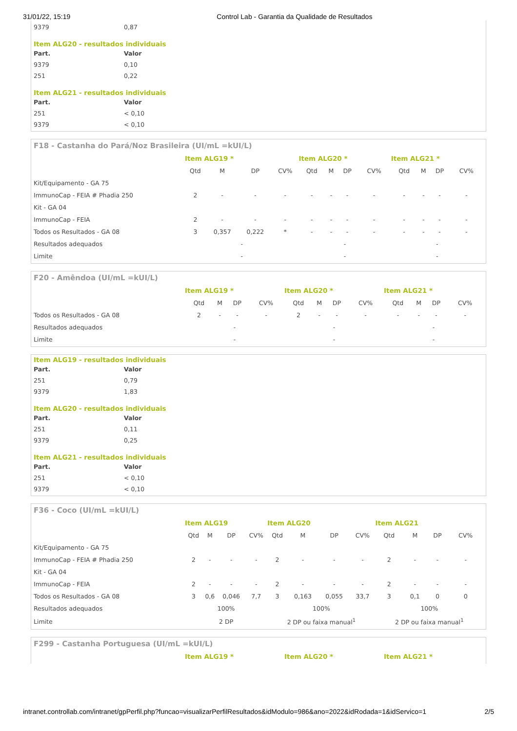31/01/22, 15:19 Control Lab - Garantia da Qualidade de Resultados
| 9379 | 0,87 |
Item ALG20 - resultados individuais
| Part. | Valor |
| --- | --- |
| 9379 | 0,10 |
| 251 | 0,22 |
Item ALG21 - resultados individuais
| Part. | Valor |
| --- | --- |
| 251 | < 0,10 |
| 9379 | < 0,10 |
F18 - Castanha do Pará/Noz Brasileira (UI/mL =kUI/L)
| | Item ALG19 * | | | | Item ALG20 * | | | | Item ALG21 * | | | |
| | Qtd | M | DP | CV% | Qtd | M | DP | CV% | Qtd | M | DP | CV% |
| Kit/Equipamento - GA 75 | | | | | | | | | | | | |
| ImmunoCap - FEIA # Phadia 250 | 2 | - | - | - | - | - | - | - | - | - | - | - |
| Kit - GA 04 | | | | | | | | | | | | |
| ImmunoCap - FEIA | 2 | - | - | - | - | - | - | - | - | - | - | - |
| Todos os Resultados - GA 08 | 3 | 0,357 | 0,222 | * | - | - | - | - | - | - | - | - |
| Resultados adequados | - | | | | - | | | | - | | | |
| Limite | - | | | | - | | | | - | | | |
F20 - Amêndoa (UI/mL =kUI/L)
| | Item ALG19 * | | | | Item ALG20 * | | | | Item ALG21 * | | | |
| | Qtd | M | DP | CV% | Qtd | M | DP | CV% | Qtd | M | DP | CV% |
| Todos os Resultados - GA 08 | 2 | - | - | - | 2 | - | - | - | - | - | - | - |
| Resultados adequados | - | | | | - | | | | - | | | |
| Limite | - | | | | - | | | | - | | | |
Item ALG19 - resultados individuais
| Part. | Valor |
| --- | --- |
| 251 | 0,79 |
| 9379 | 1,83 |
Item ALG20 - resultados individuais
| Part. | Valor |
| --- | --- |
| 251 | 0,11 |
| 9379 | 0,25 |
Item ALG21 - resultados individuais
| Part. | Valor |
| --- | --- |
| 251 | < 0,10 |
| 9379 | < 0,10 |
F36 - Coco (UI/mL =kUI/L)
| | Item ALG19 | | | | Item ALG20 | | | | Item ALG21 | | | |
| | Qtd | M | DP | CV% | Qtd | M | DP | CV% | Qtd | M | DP | CV% |
| Kit/Equipamento - GA 75 | | | | | | | | | | | | |
| ImmunoCap - FEIA # Phadia 250 | 2 | - | - | - | 2 | - | - | - | 2 | - | - | - |
| Kit - GA 04 | | | | | | | | | | | | |
| ImmunoCap - FEIA | 2 | - | - | - | 2 | - | - | - | 2 | - | - | - |
| Todos os Resultados - GA 08 | 3 | 0,6 | 0,046 | 7,7 | 3 | 0,163 | 0,055 | 33,7 | 3 | 0,1 | 0 | 0 |
| Resultados adequados | 100% | | | | 100% | | | | 100% | | | |
| Limite | 2 DP | | | | 2 DP ou faixa manual<sup>1</sup> | | | | 2 DP ou faixa manual<sup>1</sup> | | | |
F299 - Castanha Portuguesa (UI/mL =kUI/L)
| | Item ALG19 * | Item ALG20 * | Item ALG21 * |
intranet.controllab.com/intranet/gpPerfil.php?funcao=visualizarPerfilResultados&idModulo=986&ano=2022&idRodada=1&idServico=1 2/5